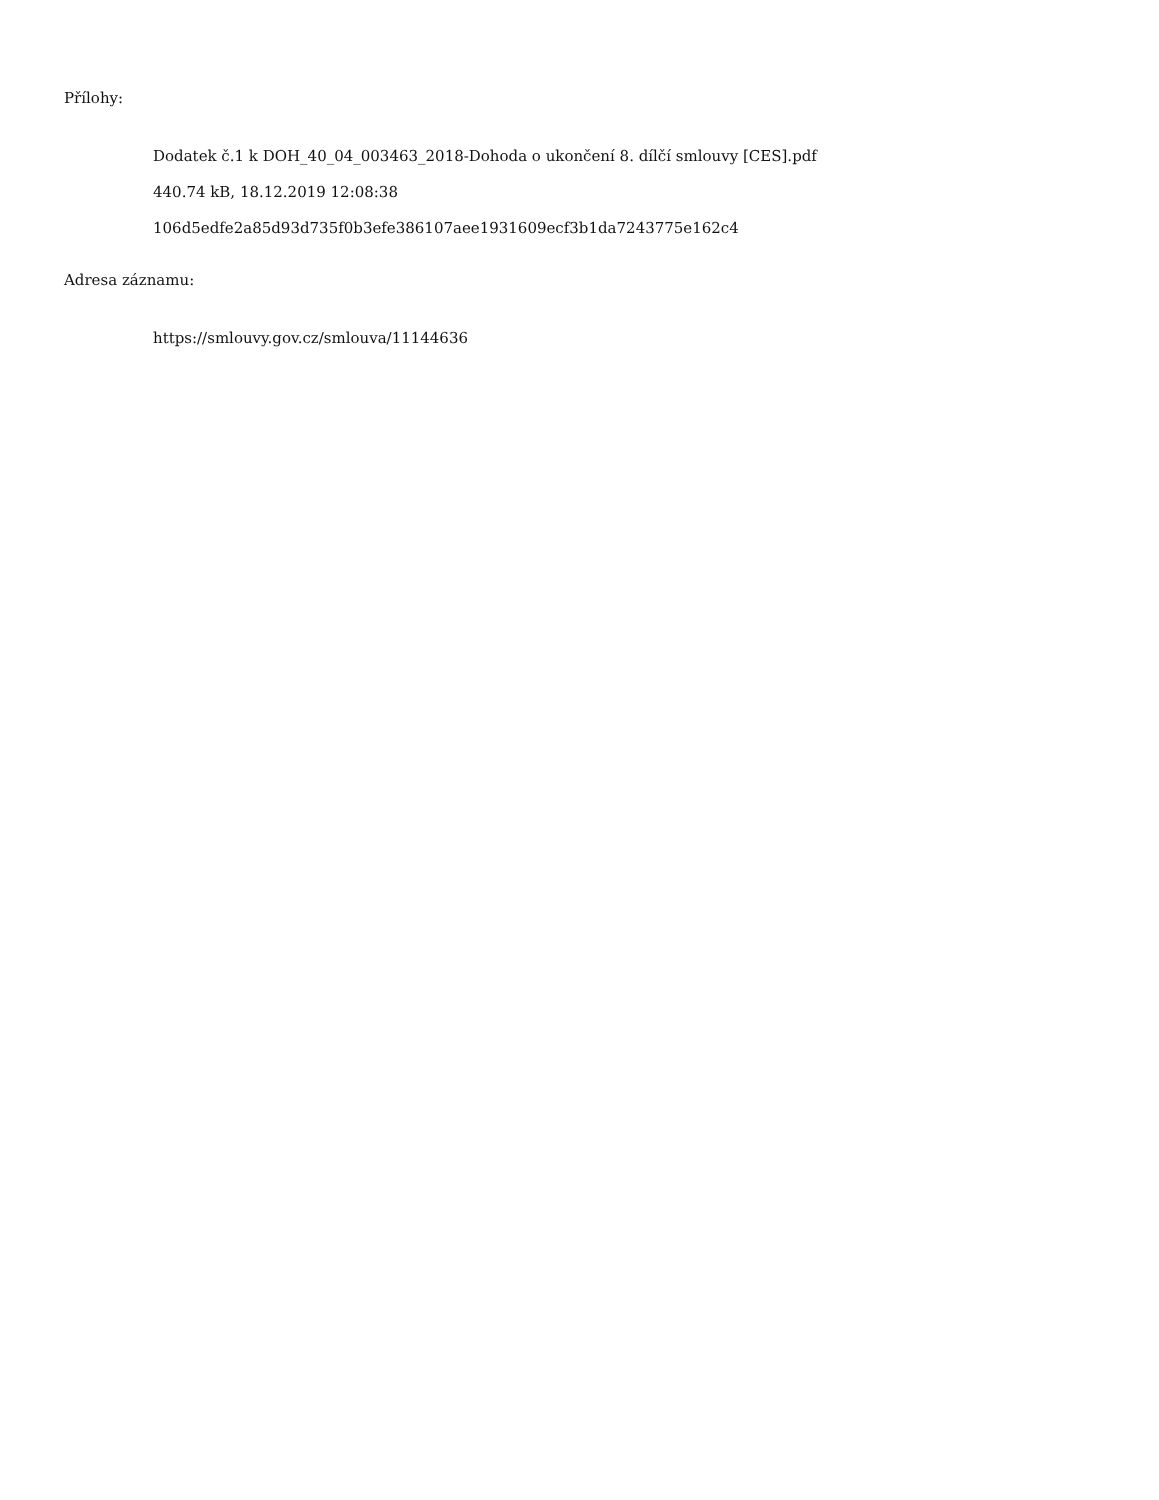Přílohy:
Dodatek č.1 k DOH_40_04_003463_2018-Dohoda o ukončení 8. dílčí smlouvy [CES].pdf
440.74 kB, 18.12.2019 12:08:38
106d5edfe2a85d93d735f0b3efe386107aee1931609ecf3b1da7243775e162c4
Adresa záznamu:
https://smlouvy.gov.cz/smlouva/11144636